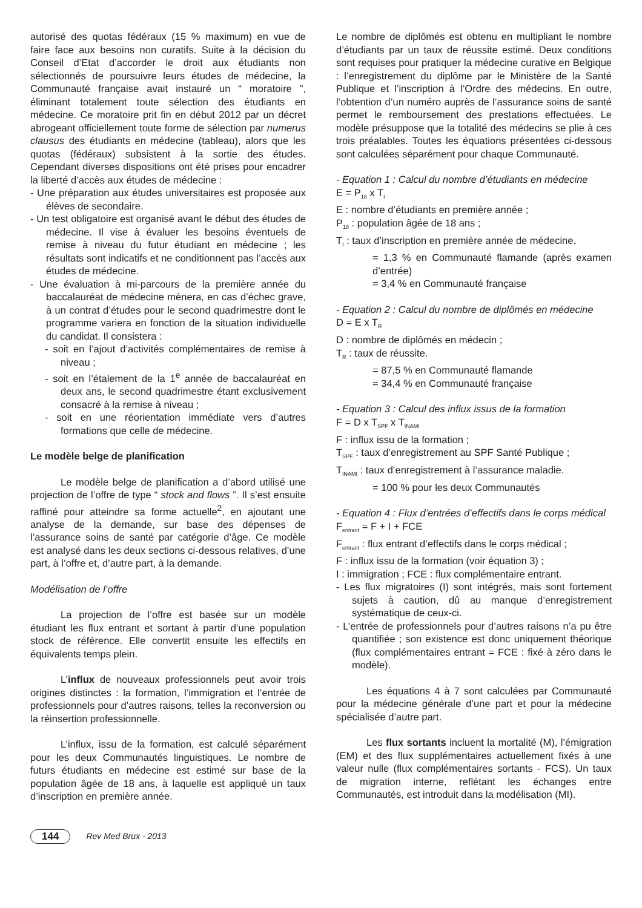autorisé des quotas fédéraux (15 % maximum) en vue de faire face aux besoins non curatifs. Suite à la décision du Conseil d’Etat d’accorder le droit aux étudiants non sélectionnés de poursuivre leurs études de médecine, la Communauté française avait instauré un “ moratoire ”, éliminant totalement toute sélection des étudiants en médecine. Ce moratoire prit fin en début 2012 par un décret abrogeant officiellement toute forme de sélection par numerus clausus des étudiants en médecine (tableau), alors que les quotas (fédéraux) subsistent à la sortie des études. Cependant diverses dispositions ont été prises pour encadrer la liberté d’accès aux études de médecine :
- Une préparation aux études universitaires est proposée aux élèves de secondaire.
- Un test obligatoire est organisé avant le début des études de médecine. Il vise à évaluer les besoins éventuels de remise à niveau du futur étudiant en médecine ; les résultats sont indicatifs et ne conditionnent pas l’accès aux études de médecine.
- Une évaluation à mi-parcours de la première année du baccalauréat de médecine mènera, en cas d’échec grave, à un contrat d’études pour le second quadrimestre dont le programme variera en fonction de la situation individuelle du candidat. Il consistera :
- soit en l’ajout d’activités complémentaires de remise à niveau ;
- soit en l’étalement de la 1<sup>e</sup> année de baccalauréat en deux ans, le second quadrimestre étant exclusivement consacré à la remise à niveau ;
- soit en une réorientation immédiate vers d’autres formations que celle de médecine.
Le modèle belge de planification
Le modèle belge de planification a d’abord utilisé une projection de l’offre de type “ stock and flows ”. Il s’est ensuite raffiné pour atteindre sa forme actuelle<sup>2</sup>, en ajoutant une analyse de la demande, sur base des dépenses de l’assurance soins de santé par catégorie d’âge. Ce modèle est analysé dans les deux sections ci-dessous relatives, d’une part, à l’offre et, d’autre part, à la demande.
Modélisation de l’offre
La projection de l’offre est basée sur un modèle étudiant les flux entrant et sortant à partir d’une population stock de référence. Elle convertit ensuite les effectifs en équivalents temps plein.
L’influx de nouveaux professionnels peut avoir trois origines distinctes : la formation, l’immigration et l’entrée de professionnels pour d’autres raisons, telles la reconversion ou la réinsertion professionnelle.
L’influx, issu de la formation, est calculé séparément pour les deux Communautés linguistiques. Le nombre de futurs étudiants en médecine est estimé sur base de la population âgée de 18 ans, à laquelle est appliqué un taux d’inscription en première année.
Le nombre de diplômés est obtenu en multipliant le nombre d’étudiants par un taux de réussite estimé. Deux conditions sont requises pour pratiquer la médecine curative en Belgique : l’enregistrement du diplôme par le Ministère de la Santé Publique et l’inscription à l’Ordre des médecins. En outre, l’obtention d’un numéro auprès de l’assurance soins de santé permet le remboursement des prestations effectuées. Le modèle présuppose que la totalité des médecins se plie à ces trois préalables. Toutes les équations présentées ci-dessous sont calculées séparément pour chaque Communauté.
- Equation 1 : Calcul du nombre d’étudiants en médecine
E = P<sub>18</sub> x T<sub>I</sub>
E : nombre d’étudiants en première année ;
P<sub>18</sub> : population âgée de 18 ans ;
T<sub>I</sub> : taux d’inscription en première année de médecine.
= 1,3 % en Communauté flamande (après examen d’entrée)
= 3,4 % en Communauté française
- Equation 2 : Calcul du nombre de diplômés en médecine
D = E x T<sub>R</sub>
D : nombre de diplômés en médecin ;
T<sub>R</sub> : taux de réussite.
= 87,5 % en Communauté flamande
= 34,4 % en Communauté française
- Equation 3 : Calcul des influx issus de la formation
F = D x T<sub>SPF</sub> x T<sub>INAMI</sub>
F : influx issu de la formation ;
T<sub>SPF</sub> : taux d’enregistrement au SPF Santé Publique ;
T<sub>INAMI</sub> : taux d’enregistrement à l’assurance maladie.
= 100 % pour les deux Communautés
- Equation 4 : Flux d’entrées d’effectifs dans le corps médical
F<sub>entrant</sub> = F + I + FCE
F<sub>entrant</sub> : flux entrant d’effectifs dans le corps médical ;
F : influx issu de la formation (voir équation 3) ;
I : immigration ; FCE : flux complémentaire entrant.
- Les flux migratoires (I) sont intégrés, mais sont fortement sujets à caution, dû au manque d’enregistrement systématique de ceux-ci.
- L’entrée de professionnels pour d’autres raisons n’a pu être quantifiée ; son existence est donc uniquement théorique (flux complémentaires entrant = FCE : fixé à zéro dans le modèle).
Les équations 4 à 7 sont calculées par Communauté pour la médecine générale d’une part et pour la médecine spécialisée d’autre part.
Les flux sortants incluent la mortalité (M), l’émigration (EM) et des flux supplémentaires actuellement fixés à une valeur nulle (flux complémentaires sortants - FCS). Un taux de migration interne, reflétant les échanges entre Communautés, est introduit dans la modélisation (MI).
144 Rev Med Brux - 2013